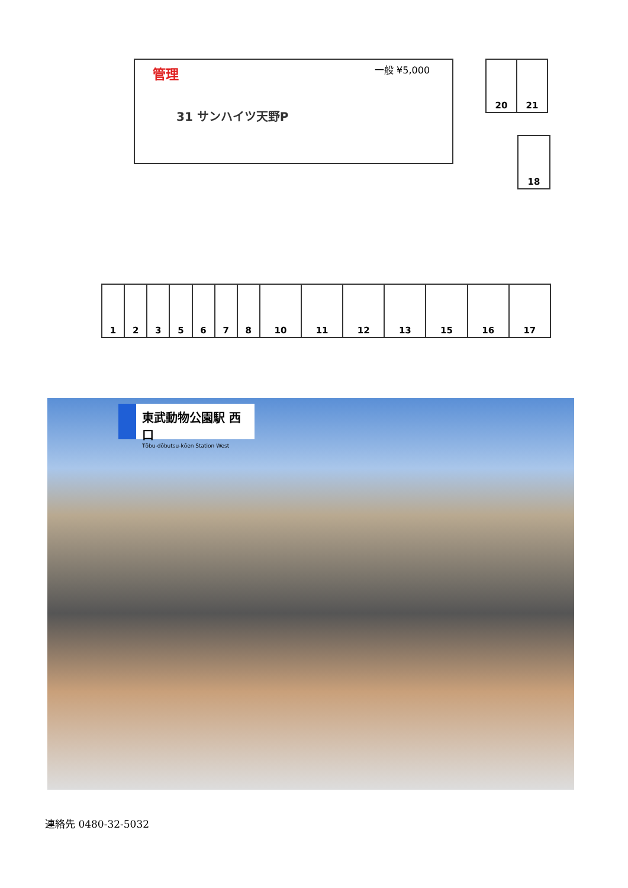管理 一般 ¥5,000
31 サンハイツ天野P
| 20 | 21 |
| 18 |
| 1 | 2 | 3 | 5 | 6 | 7 | 8 | 10 | 11 | 12 | 13 | 15 | 16 | 17 |
東武動物公園駅 西口
Tōbu-dōbutsu-kōen Station West
連絡先 0480-32-5032